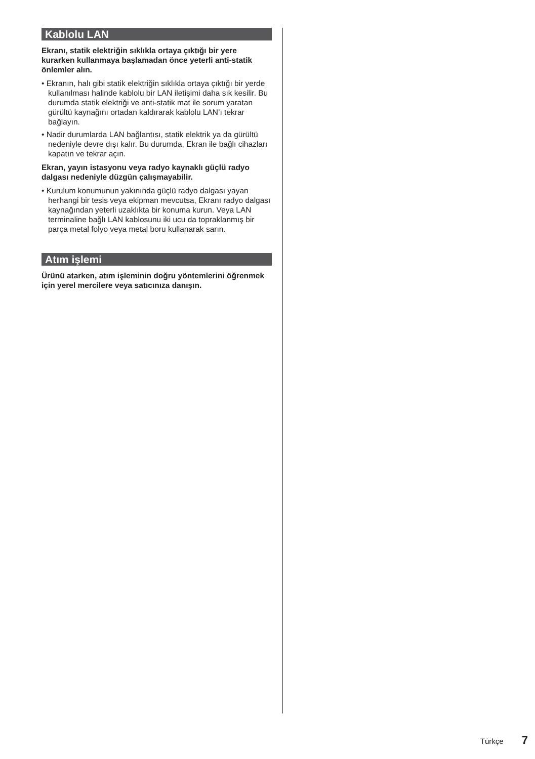Kablolu LAN
Ekranı, statik elektriğin sıklıkla ortaya çıktığı bir yere kurarken kullanmaya başlamadan önce yeterli anti-statik önlemler alın.
• Ekranın, halı gibi statik elektriğin sıklıkla ortaya çıktığı bir yerde kullanılması halinde kablolu bir LAN iletişimi daha sık kesilir. Bu durumda statik elektriği ve anti-statik mat ile sorum yaratan gürültü kaynağını ortadan kaldırarak kablolu LAN’ı tekrar bağlayın.
• Nadir durumlarda LAN bağlantısı, statik elektrik ya da gürültü nedeniyle devre dışı kalır. Bu durumda, Ekran ile bağlı cihazları kapatın ve tekrar açın.
Ekran, yayın istasyonu veya radyo kaynaklı güçlü radyo dalgası nedeniyle düzgün çalışmayabilir.
• Kurulum konumunun yakınında güçlü radyo dalgası yayan herhangi bir tesis veya ekipman mevcutsa, Ekranı radyo dalgası kaynağından yeterli uzaklıkta bir konuma kurun. Veya LAN terminaline bağlı LAN kablosunu iki ucu da topraklanmış bir parça metal folyo veya metal boru kullanarak sarın.
Atım işlemi
Ürünü atarken, atım işleminin doğru yöntemlerini öğrenmek için yerel mercilere veya satıcınıza danışın.
Türkçe 7